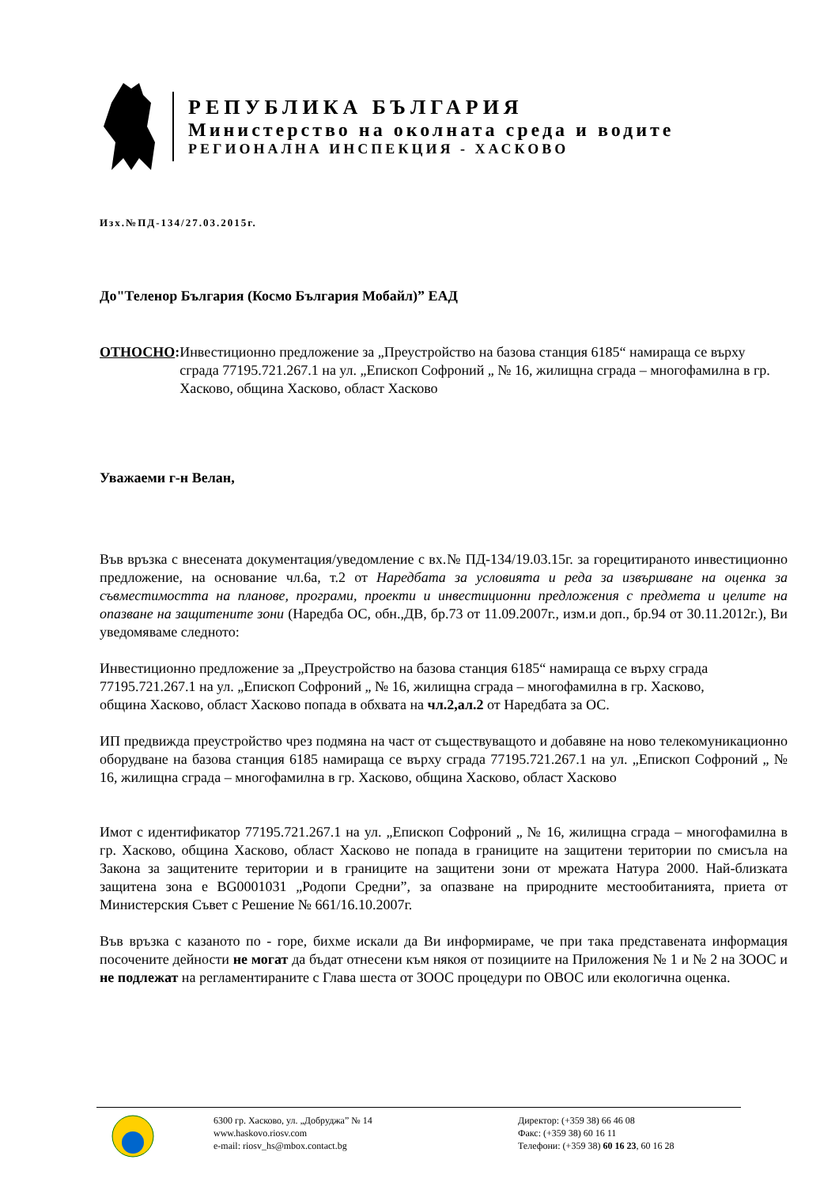РЕПУБЛИКА БЪЛГАРИЯ
Министерство на околната среда и водите
РЕГИОНАЛНА ИНСПЕКЦИЯ - ХАСКОВО
Изх.№ПД-134/27.03.2015г.
До"Теленор България (Космо България Мобайл)” ЕАД
ОТНОСНО: Инвестиционно предложение за „Преустройство на базова станция 6185“ намираща се върху сграда 77195.721.267.1 на ул. „Епископ Софроний „ № 16, жилищна сграда – многофамилна в гр. Хасково, община Хасково, област Хасково
Уважаеми г-н Велан,
Във връзка с внесената документация/уведомление с вх.№ ПД-134/19.03.15г. за горецитираното инвестиционно предложение, на основание чл.6а, т.2 от Наредбата за условията и реда за извършване на оценка за съвместимостта на планове, програми, проекти и инвестиционни предложения с предмета и целите на опазване на защитените зони (Наредба ОС, обн.,ДВ, бр.73 от 11.09.2007г., изм.и доп., бр.94 от 30.11.2012г.), Ви уведомяваме следното:
Инвестиционно предложение за „Преустройство на базова станция 6185“ намираща се върху сграда 77195.721.267.1 на ул. „Епископ Софроний „ № 16, жилищна сграда – многофамилна в гр. Хасково, община Хасково, област Хасково попада в обхвата на чл.2,ал.2 от Наредбата за ОС.
ИП предвижда преустройство чрез подмяна на част от съществуващото и добавяне на ново телекомуникационно оборудване на базова станция 6185 намираща се върху сграда 77195.721.267.1 на ул. „Епископ Софроний „ № 16, жилищна сграда – многофамилна в гр. Хасково, община Хасково, област Хасково
Имот с идентификатор 77195.721.267.1 на ул. „Епископ Софроний „ № 16, жилищна сграда – многофамилна в гр. Хасково, община Хасково, област Хасково не попада в границите на защитени територии по смисъла на Закона за защитените територии и в границите на защитени зони от мрежата Натура 2000. Най-близката защитена зона е BG0001031 „Родопи Средни”, за опазване на природните местообитанията, приета от Министерския Съвет с Решение № 661/16.10.2007г.
Във връзка с казаното по - горе, бихме искали да Ви информираме, че при така представената информация посочените дейности не могат да бъдат отнесени към някоя от позициите на Приложения № 1 и № 2 на ЗООС и не подлежат на регламентираните с Глава шеста от ЗООС процедури по ОВОС или екологична оценка.
6300 гр. Хасково, ул. „Добруджа” № 14
www.haskovo.riosv.com
e-mail: riosv_hs@mbox.contact.bg
Директор: (+359 38) 66 46 08
Факс: (+359 38) 60 16 11
Телефони: (+359 38) 60 16 23, 60 16 28